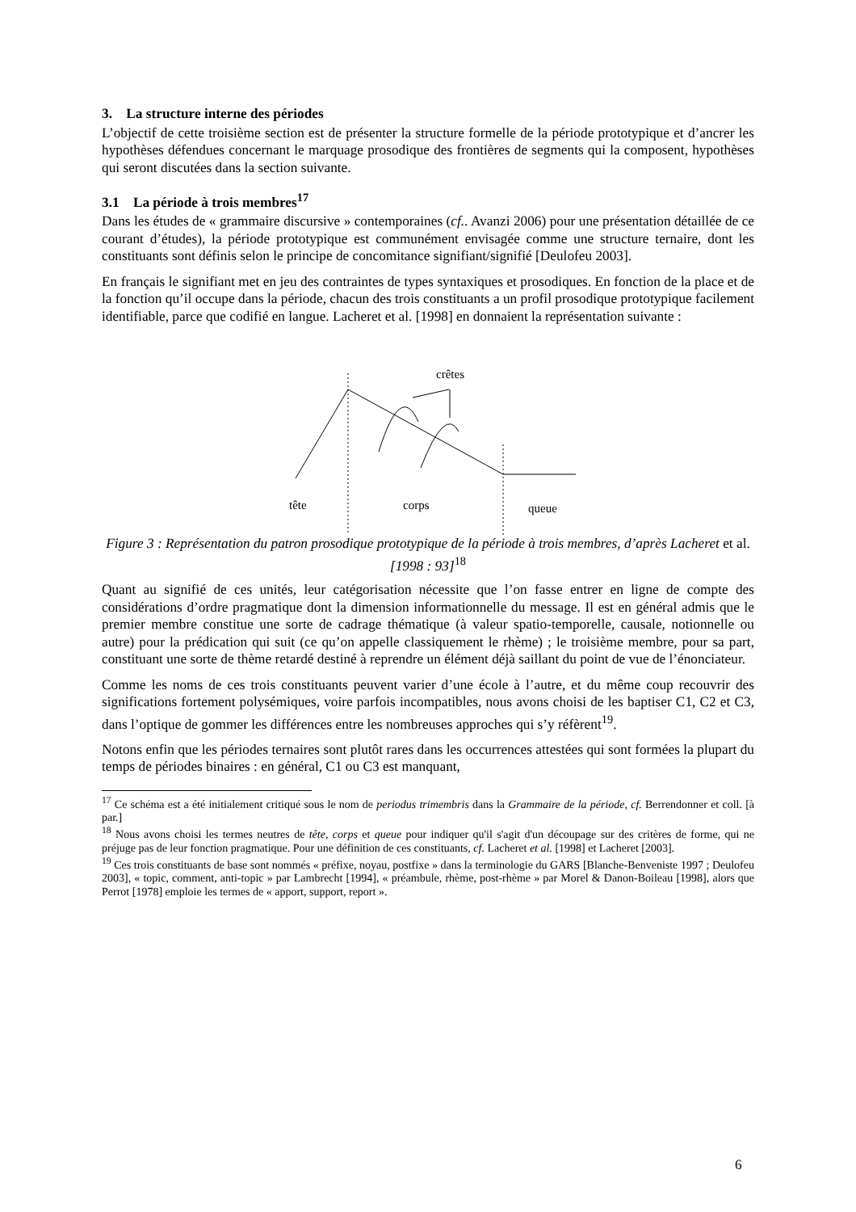3. La structure interne des périodes
L’objectif de cette troisième section est de présenter la structure formelle de la période prototypique et d’ancrer les hypothèses défendues concernant le marquage prosodique des frontières de segments qui la composent, hypothèses qui seront discutées dans la section suivante.
3.1 La période à trois membres<sup>17</sup>
Dans les études de « grammaire discursive » contemporaines (cf.. Avanzi 2006) pour une présentation détaillée de ce courant d’études), la période prototypique est communément envisagée comme une structure ternaire, dont les constituants sont définis selon le principe de concomitance signifiant/signifié [Deulofeu 2003].
En français le signifiant met en jeu des contraintes de types syntaxiques et prosodiques. En fonction de la place et de la fonction qu’il occupe dans la période, chacun des trois constituants a un profil prosodique prototypique facilement identifiable, parce que codifié en langue. Lacheret et al. [1998] en donnaient la représentation suivante :
crêtes
tête
corps
queue
Figure 3 : Représentation du patron prosodique prototypique de la période à trois membres, d’après Lacheret et al. [1998 : 93]<sup>18</sup>
Quant au signifié de ces unités, leur catégorisation nécessite que l’on fasse entrer en ligne de compte des considérations d’ordre pragmatique dont la dimension informationnelle du message. Il est en général admis que le premier membre constitue une sorte de cadrage thématique (à valeur spatio-temporelle, causale, notionnelle ou autre) pour la prédication qui suit (ce qu’on appelle classiquement le rhème) ; le troisième membre, pour sa part, constituant une sorte de thème retardé destiné à reprendre un élément déjà saillant du point de vue de l’énonciateur.
Comme les noms de ces trois constituants peuvent varier d’une école à l’autre, et du même coup recouvrir des significations fortement polysémiques, voire parfois incompatibles, nous avons choisi de les baptiser C1, C2 et C3, dans l’optique de gommer les différences entre les nombreuses approches qui s’y réfèrent<sup>19</sup>.
Notons enfin que les périodes ternaires sont plutôt rares dans les occurrences attestées qui sont formées la plupart du temps de périodes binaires : en général, C1 ou C3 est manquant,
<sup>17</sup> Ce schéma est a été initialement critiqué sous le nom de periodus trimembris dans la Grammaire de la période, cf. Berrendonner et coll. [à par.]
<sup>18</sup> Nous avons choisi les termes neutres de tête, corps et queue pour indiquer qu'il s'agit d'un découpage sur des critères de forme, qui ne préjuge pas de leur fonction pragmatique. Pour une définition de ces constituants, cf. Lacheret et al. [1998] et Lacheret [2003].
<sup>19</sup> Ces trois constituants de base sont nommés « préfixe, noyau, postfixe » dans la terminologie du GARS [Blanche-Benveniste 1997 ; Deulofeu 2003], « topic, comment, anti-topic » par Lambrecht [1994], « préambule, rhème, post-rhème » par Morel & Danon-Boileau [1998], alors que Perrot [1978] emploie les termes de « apport, support, report ».
6